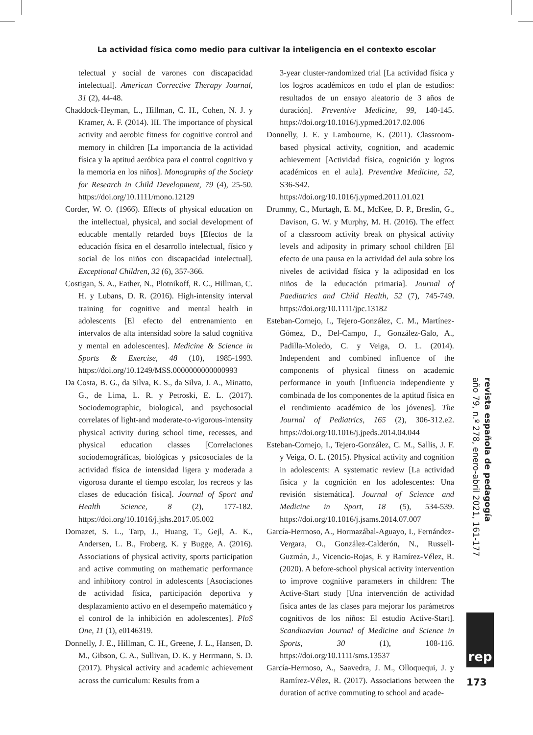La actividad física como medio para cultivar la inteligencia en el contexto escolar
telectual y social de varones con discapacidad intelectual]. American Corrective Therapy Journal, 31 (2), 44-48.
Chaddock-Heyman, L., Hillman, C. H., Cohen, N. J. y Kramer, A. F. (2014). III. The importance of physical activity and aerobic fitness for cognitive control and memory in children [La importancia de la actividad física y la aptitud aeróbica para el control cognitivo y la memoria en los niños]. Monographs of the Society for Research in Child Development, 79 (4), 25-50. https://doi.org/10.1111/mono.12129
Corder, W. O. (1966). Effects of physical education on the intellectual, physical, and social development of educable mentally retarded boys [Efectos de la educación física en el desarrollo intelectual, físico y social de los niños con discapacidad intelectual]. Exceptional Children, 32 (6), 357-366.
Costigan, S. A., Eather, N., Plotnikoff, R. C., Hillman, C. H. y Lubans, D. R. (2016). High-intensity interval training for cognitive and mental health in adolescents [El efecto del entrenamiento en intervalos de alta intensidad sobre la salud cognitiva y mental en adolescentes]. Medicine & Science in Sports & Exercise, 48 (10), 1985-1993. https://doi.org/10.1249/MSS.0000000000000993
Da Costa, B. G., da Silva, K. S., da Silva, J. A., Minatto, G., de Lima, L. R. y Petroski, E. L. (2017). Sociodemographic, biological, and psychosocial correlates of light-and moderate-to-vigorous-intensity physical activity during school time, recesses, and physical education classes [Correlaciones sociodemográficas, biológicas y psicosociales de la actividad física de intensidad ligera y moderada a vigorosa durante el tiempo escolar, los recreos y las clases de educación física]. Journal of Sport and Health Science, 8 (2), 177-182. https://doi.org/10.1016/j.jshs.2017.05.002
Domazet, S. L., Tarp, J., Huang, T., Gejl, A. K., Andersen, L. B., Froberg, K. y Bugge, A. (2016). Associations of physical activity, sports participation and active commuting on mathematic performance and inhibitory control in adolescents [Asociaciones de actividad física, participación deportiva y desplazamiento activo en el desempeño matemático y el control de la inhibición en adolescentes]. PloS One, 11 (1), e0146319.
Donnelly, J. E., Hillman, C. H., Greene, J. L., Hansen, D. M., Gibson, C. A., Sullivan, D. K. y Herrmann, S. D. (2017). Physical activity and academic achievement across the curriculum: Results from a
3-year cluster-randomized trial [La actividad física y los logros académicos en todo el plan de estudios: resultados de un ensayo aleatorio de 3 años de duración]. Preventive Medicine, 99, 140-145. https://doi.org/10.1016/j.ypmed.2017.02.006
Donnelly, J. E. y Lambourne, K. (2011). Classroom-based physical activity, cognition, and academic achievement [Actividad física, cognición y logros académicos en el aula]. Preventive Medicine, 52, S36-S42. https://doi.org/10.1016/j.ypmed.2011.01.021
Drummy, C., Murtagh, E. M., McKee, D. P., Breslin, G., Davison, G. W. y Murphy, M. H. (2016). The effect of a classroom activity break on physical activity levels and adiposity in primary school children [El efecto de una pausa en la actividad del aula sobre los niveles de actividad física y la adiposidad en los niños de la educación primaria]. Journal of Paediatrics and Child Health, 52 (7), 745-749. https://doi.org/10.1111/jpc.13182
Esteban-Cornejo, I., Tejero-González, C. M., Martínez-Gómez, D., Del-Campo, J., González-Galo, A., Padilla-Moledo, C. y Veiga, O. L. (2014). Independent and combined influence of the components of physical fitness on academic performance in youth [Influencia independiente y combinada de los componentes de la aptitud física en el rendimiento académico de los jóvenes]. The Journal of Pediatrics, 165 (2), 306-312.e2. https://doi.org/10.1016/j.jpeds.2014.04.044
Esteban-Cornejo, I., Tejero-González, C. M., Sallis, J. F. y Veiga, O. L. (2015). Physical activity and cognition in adolescents: A systematic review [La actividad física y la cognición en los adolescentes: Una revisión sistemática]. Journal of Science and Medicine in Sport, 18 (5), 534-539. https://doi.org/10.1016/j.jsams.2014.07.007
García-Hermoso, A., Hormazábal-Aguayo, I., Fernández-Vergara, O., González-Calderón, N., Russell-Guzmán, J., Vicencio-Rojas, F. y Ramírez-Vélez, R. (2020). A before-school physical activity intervention to improve cognitive parameters in children: The Active-Start study [Una intervención de actividad física antes de las clases para mejorar los parámetros cognitivos de los niños: El estudio Active-Start]. Scandinavian Journal of Medicine and Science in Sports, 30 (1), 108-116. https://doi.org/10.1111/sms.13537
García-Hermoso, A., Saavedra, J. M., Olloquequi, J. y Ramírez-Vélez, R. (2017). Associations between the duration of active commuting to school and acade-
revista española de pedagogía
año 79, n.º 278, enero-abril 2021, 161-177
rep
173